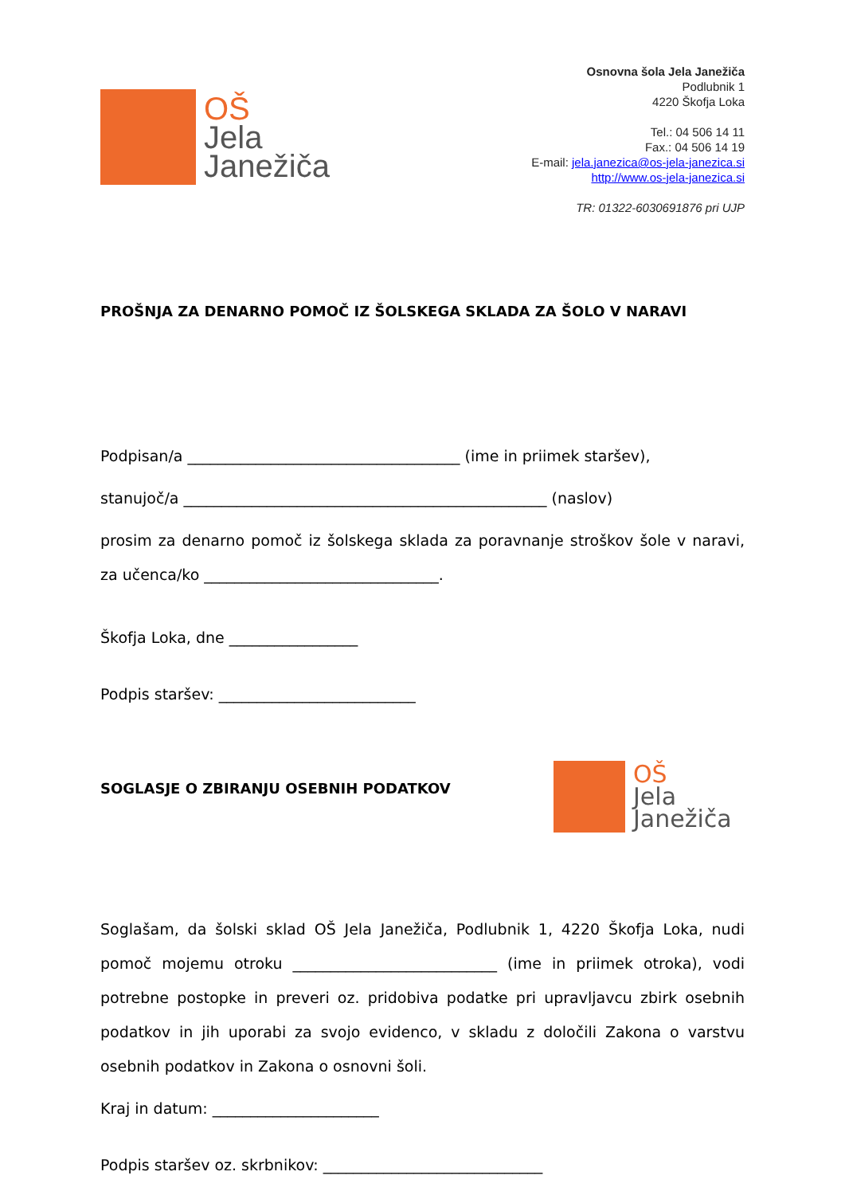OŠ
Jela
Janežiča
Osnovna šola Jela Janežiča
Podlubnik 1
4220 Škofja Loka
Tel.: 04 506 14 11
Fax.: 04 506 14 19
E-mail: jela.janezica@os-jela-janezica.si
http://www.os-jela-janezica.si
TR: 01322-6030691876 pri UJP
PROŠNJA ZA DENARNO POMOČ IZ ŠOLSKEGA SKLADA ZA ŠOLO V NARAVI
Podpisan/a ____________________________________ (ime in priimek staršev),
stanujoč/a ________________________________________________ (naslov)
prosim za denarno pomoč iz šolskega sklada za poravnanje stroškov šole v naravi, za učenca/ko _______________________________.
Škofja Loka, dne _________________
Podpis staršev: __________________________
SOGLASJE O ZBIRANJU OSEBNIH PODATKOV
OŠ
Jela
Janežiča
Soglašam, da šolski sklad OŠ Jela Janežiča, Podlubnik 1, 4220 Škofja Loka, nudi pomoč mojemu otroku ___________________________ (ime in priimek otroka), vodi potrebne postopke in preveri oz. pridobiva podatke pri upravljavcu zbirk osebnih podatkov in jih uporabi za svojo evidenco, v skladu z določili Zakona o varstvu osebnih podatkov in Zakona o osnovni šoli.
Kraj in datum: ______________________
Podpis staršev oz. skrbnikov: _____________________________